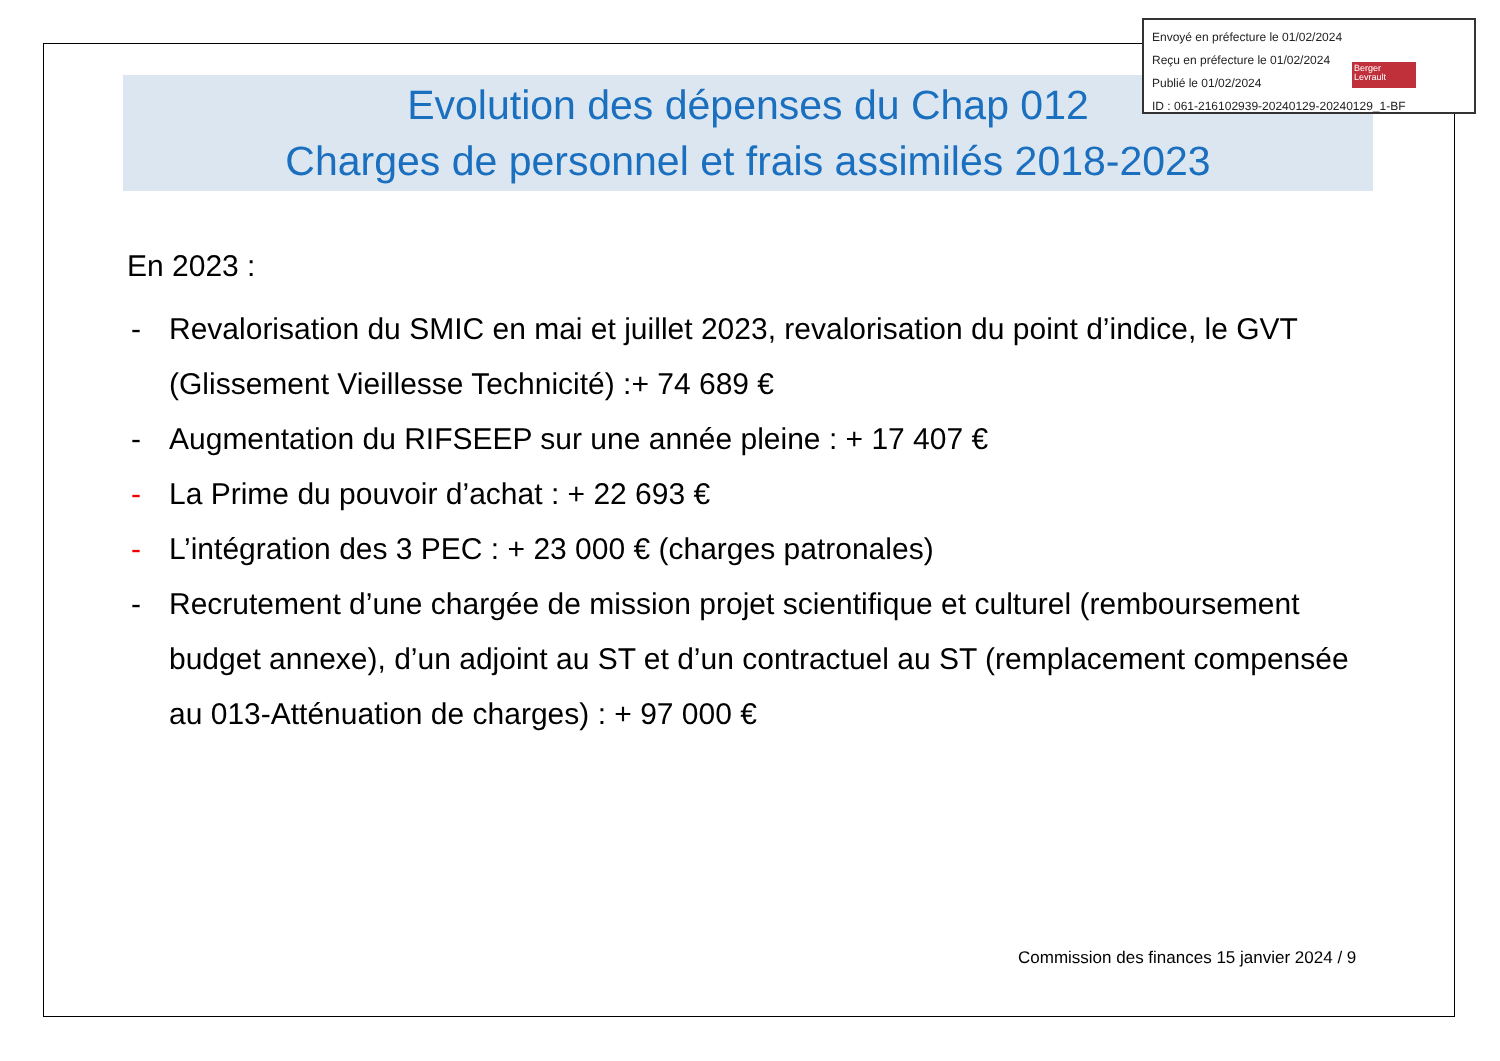Evolution des dépenses du Chap 012
Charges de personnel et frais assimilés 2018-2023
En 2023 :
- Revalorisation du SMIC en mai et juillet 2023, revalorisation du point d’indice, le GVT (Glissement Vieillesse Technicité) :+ 74 689 €
- Augmentation du RIFSEEP sur une année pleine : + 17 407 €
- La Prime du pouvoir d’achat : + 22 693 €
- L’intégration des 3 PEC : + 23 000 € (charges patronales)
- Recrutement d’une chargée de mission projet scientifique et culturel (remboursement budget annexe), d’un adjoint au ST et d’un contractuel au ST (remplacement compensée au 013-Atténuation de charges) : + 97 000 €
Envoyé en préfecture le 01/02/2024
Reçu en préfecture le 01/02/2024
Publié le 01/02/2024
ID : 061-216102939-20240129-20240129_1-BF
Berger Levrault
Commission des finances 15 janvier 2024 / 9